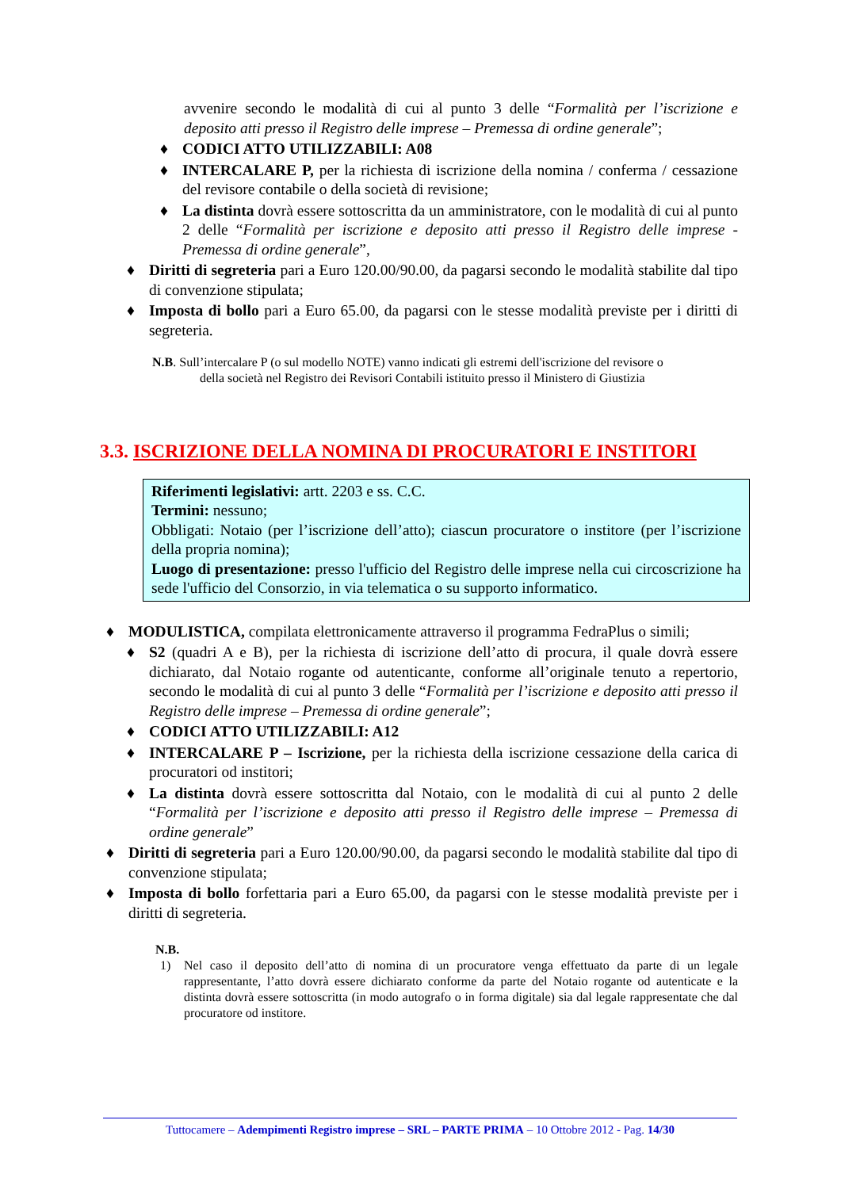avvenire secondo le modalità di cui al punto 3 delle “Formalità per l’iscrizione e deposito atti presso il Registro delle imprese – Premessa di ordine generale”;
♦ CODICI ATTO UTILIZZABILI: A08
♦ INTERCALARE P, per la richiesta di iscrizione della nomina / conferma / cessazione del revisore contabile o della società di revisione;
♦ La distinta dovrà essere sottoscritta da un amministratore, con le modalità di cui al punto 2 delle “Formalità per iscrizione e deposito atti presso il Registro delle imprese - Premessa di ordine generale”,
♦ Diritti di segreteria pari a Euro 120.00/90.00, da pagarsi secondo le modalità stabilite dal tipo di convenzione stipulata;
♦ Imposta di bollo pari a Euro 65.00, da pagarsi con le stesse modalità previste per i diritti di segreteria.
N.B. Sull’intercalare P (o sul modello NOTE) vanno indicati gli estremi dell'iscrizione del revisore o
della società nel Registro dei Revisori Contabili istituito presso il Ministero di Giustizia
3.3. ISCRIZIONE DELLA NOMINA DI PROCURATORI E INSTITORI
Riferimenti legislativi: artt. 2203 e ss. C.C.
Termini: nessuno;
Obbligati: Notaio (per l’iscrizione dell’atto); ciascun procuratore o institore (per l’iscrizione della propria nomina);
Luogo di presentazione: presso l'ufficio del Registro delle imprese nella cui circoscrizione ha sede l'ufficio del Consorzio, in via telematica o su supporto informatico.
♦ MODULISTICA, compilata elettronicamente attraverso il programma FedraPlus o simili;
♦ S2 (quadri A e B), per la richiesta di iscrizione dell’atto di procura, il quale dovrà essere dichiarato, dal Notaio rogante od autenticante, conforme all’originale tenuto a repertorio, secondo le modalità di cui al punto 3 delle “Formalità per l’iscrizione e deposito atti presso il Registro delle imprese – Premessa di ordine generale”;
♦ CODICI ATTO UTILIZZABILI: A12
♦ INTERCALARE P – Iscrizione, per la richiesta della iscrizione cessazione della carica di procuratori od institori;
♦ La distinta dovrà essere sottoscritta dal Notaio, con le modalità di cui al punto 2 delle “Formalità per l’iscrizione e deposito atti presso il Registro delle imprese – Premessa di ordine generale”
♦ Diritti di segreteria pari a Euro 120.00/90.00, da pagarsi secondo le modalità stabilite dal tipo di convenzione stipulata;
♦ Imposta di bollo forfettaria pari a Euro 65.00, da pagarsi con le stesse modalità previste per i diritti di segreteria.
N.B.
1) Nel caso il deposito dell’atto di nomina di un procuratore venga effettuato da parte di un legale rappresentante, l’atto dovrà essere dichiarato conforme da parte del Notaio rogante od autenticate e la distinta dovrà essere sottoscritta (in modo autografo o in forma digitale) sia dal legale rappresentate che dal procuratore od institore.
Tuttocamere – Adempimenti Registro imprese – SRL – PARTE PRIMA – 10 Ottobre 2012 - Pag. 14/30